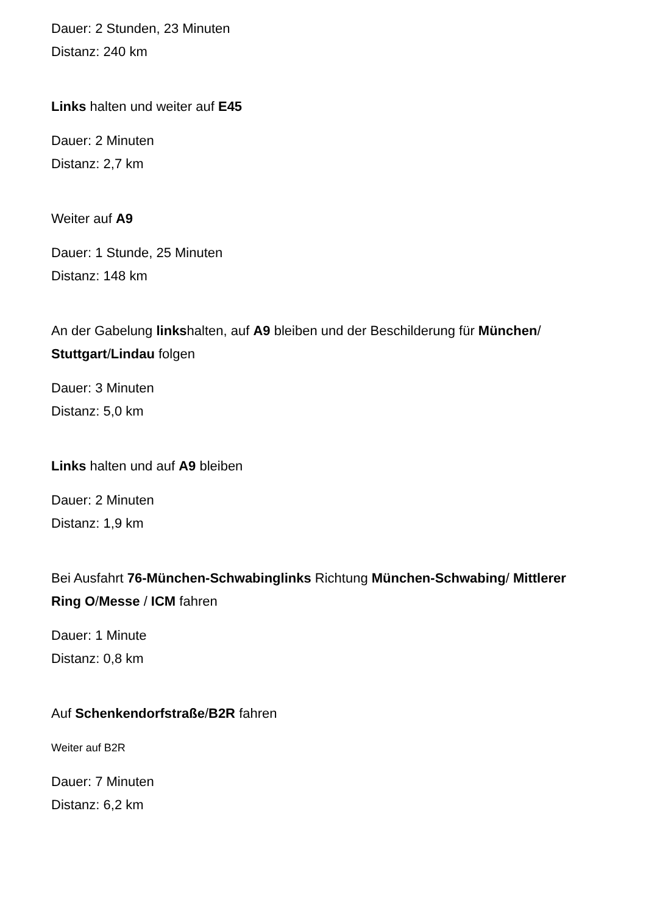Dauer: 2 Stunden, 23 Minuten
Distanz: 240 km
Links halten und weiter auf E45
Dauer: 2 Minuten
Distanz: 2,7 km
Weiter auf A9
Dauer: 1 Stunde, 25 Minuten
Distanz: 148 km
An der Gabelung linkshalten, auf A9 bleiben und der Beschilderung für München/ Stuttgart/Lindau folgen
Dauer: 3 Minuten
Distanz: 5,0 km
Links halten und auf A9 bleiben
Dauer: 2 Minuten
Distanz: 1,9 km
Bei Ausfahrt 76-München-Schwabinglinks Richtung München-Schwabing/ Mittlerer Ring O/Messe / ICM fahren
Dauer: 1 Minute
Distanz: 0,8 km
Auf Schenkendorfstraße/B2R fahren
Weiter auf B2R
Dauer: 7 Minuten
Distanz: 6,2 km